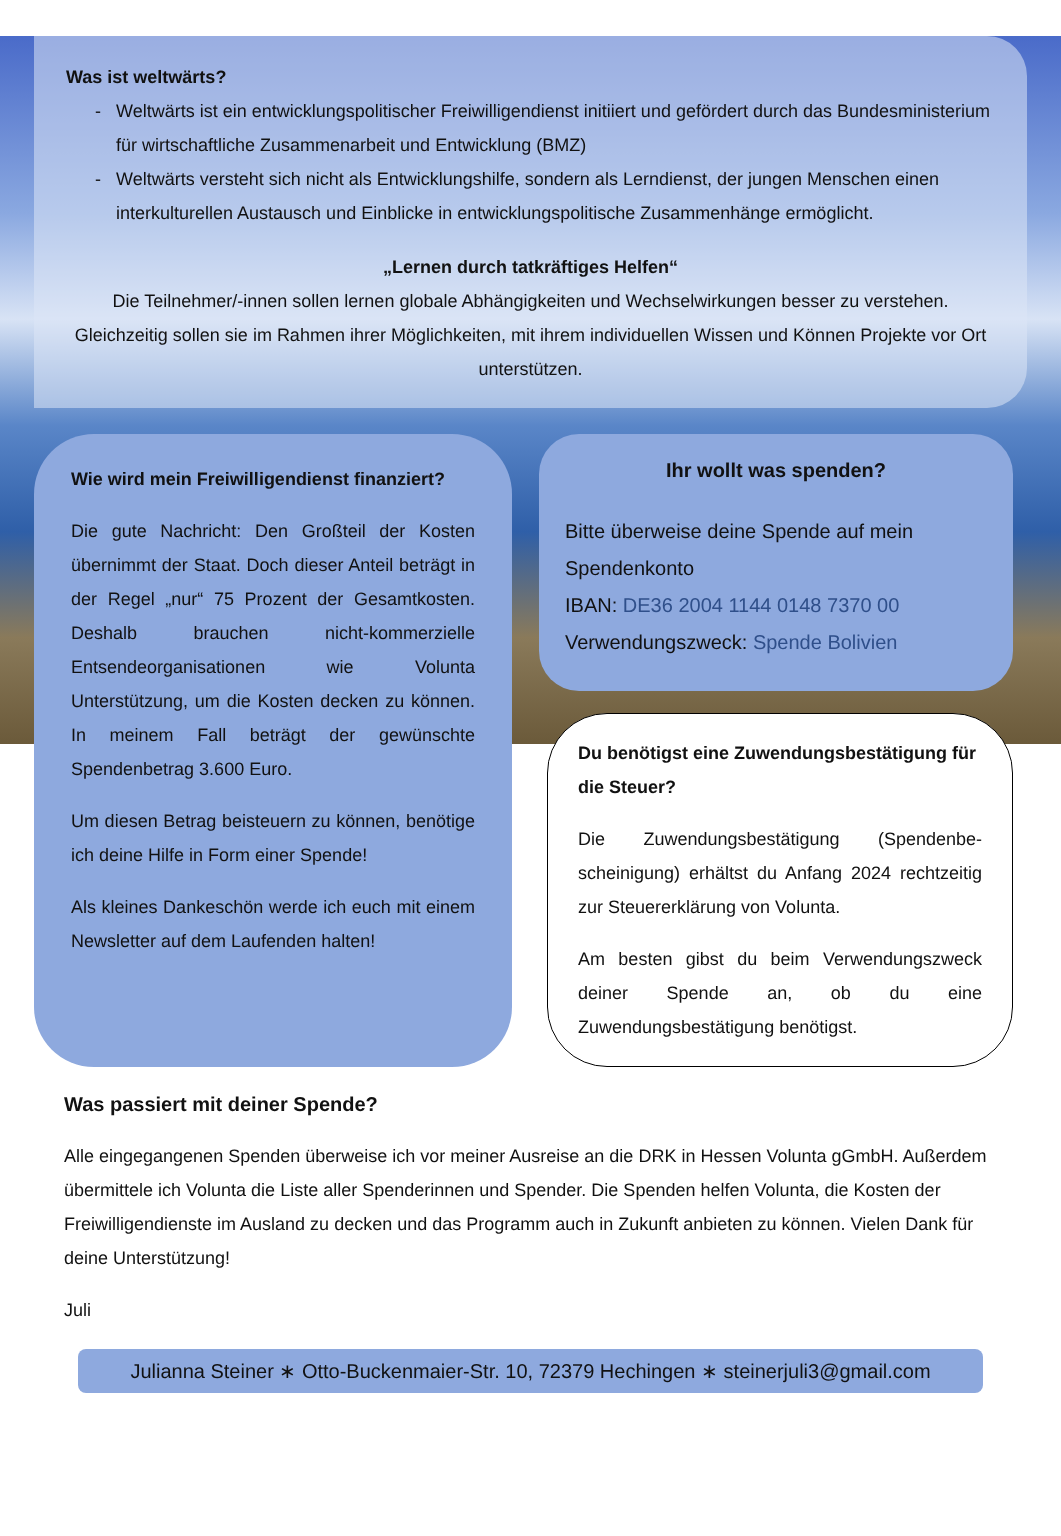Was ist weltwärts?
Weltwärts ist ein entwicklungspolitischer Freiwilligendienst initiiert und gefördert durch das Bundesministerium für wirtschaftliche Zusammenarbeit und Entwicklung (BMZ)
Weltwärts versteht sich nicht als Entwicklungshilfe, sondern als Lerndienst, der jungen Menschen einen interkulturellen Austausch und Einblicke in entwicklungspolitische Zusammenhänge ermöglicht.
„Lernen durch tatkräftiges Helfen“
Die Teilnehmer/-innen sollen lernen globale Abhängigkeiten und Wechselwirkungen besser zu verstehen. Gleichzeitig sollen sie im Rahmen ihrer Möglichkeiten, mit ihrem individuellen Wissen und Können Projekte vor Ort unterstützen.
Wie wird mein Freiwilligendienst finanziert?
Die gute Nachricht: Den Großteil der Kosten übernimmt der Staat. Doch dieser Anteil beträgt in der Regel „nur“ 75 Prozent der Gesamtkosten. Deshalb brauchen nicht-kommerzielle Entsendeorganisationen wie Volunta Unterstützung, um die Kosten decken zu können. In meinem Fall beträgt der gewünschte Spendenbetrag 3.600 Euro.
Um diesen Betrag beisteuern zu können, benötige ich deine Hilfe in Form einer Spende!
Als kleines Dankeschön werde ich euch mit einem Newsletter auf dem Laufenden halten!
Ihr wollt was spenden?
Bitte überweise deine Spende auf mein Spendenkonto
IBAN: DE36 2004 1144 0148 7370 00
Verwendungszweck: Spende Bolivien
Du benötigst eine Zuwendungsbestätigung für die Steuer?
Die Zuwendungsbestätigung (Spendenbe-scheinigung) erhältst du Anfang 2024 rechtzeitig zur Steuererklärung von Volunta.
Am besten gibst du beim Verwendungszweck deiner Spende an, ob du eine Zuwendungsbestätigung benötigst.
Was passiert mit deiner Spende?
Alle eingegangenen Spenden überweise ich vor meiner Ausreise an die DRK in Hessen Volunta gGmbH. Außerdem übermittele ich Volunta die Liste aller Spenderinnen und Spender. Die Spenden helfen Volunta, die Kosten der Freiwilligendienste im Ausland zu decken und das Programm auch in Zukunft anbieten zu können. Vielen Dank für deine Unterstützung!
Juli
Julianna Steiner ∗ Otto-Buckenmaier-Str. 10, 72379 Hechingen ∗ steinerjuli3@gmail.com